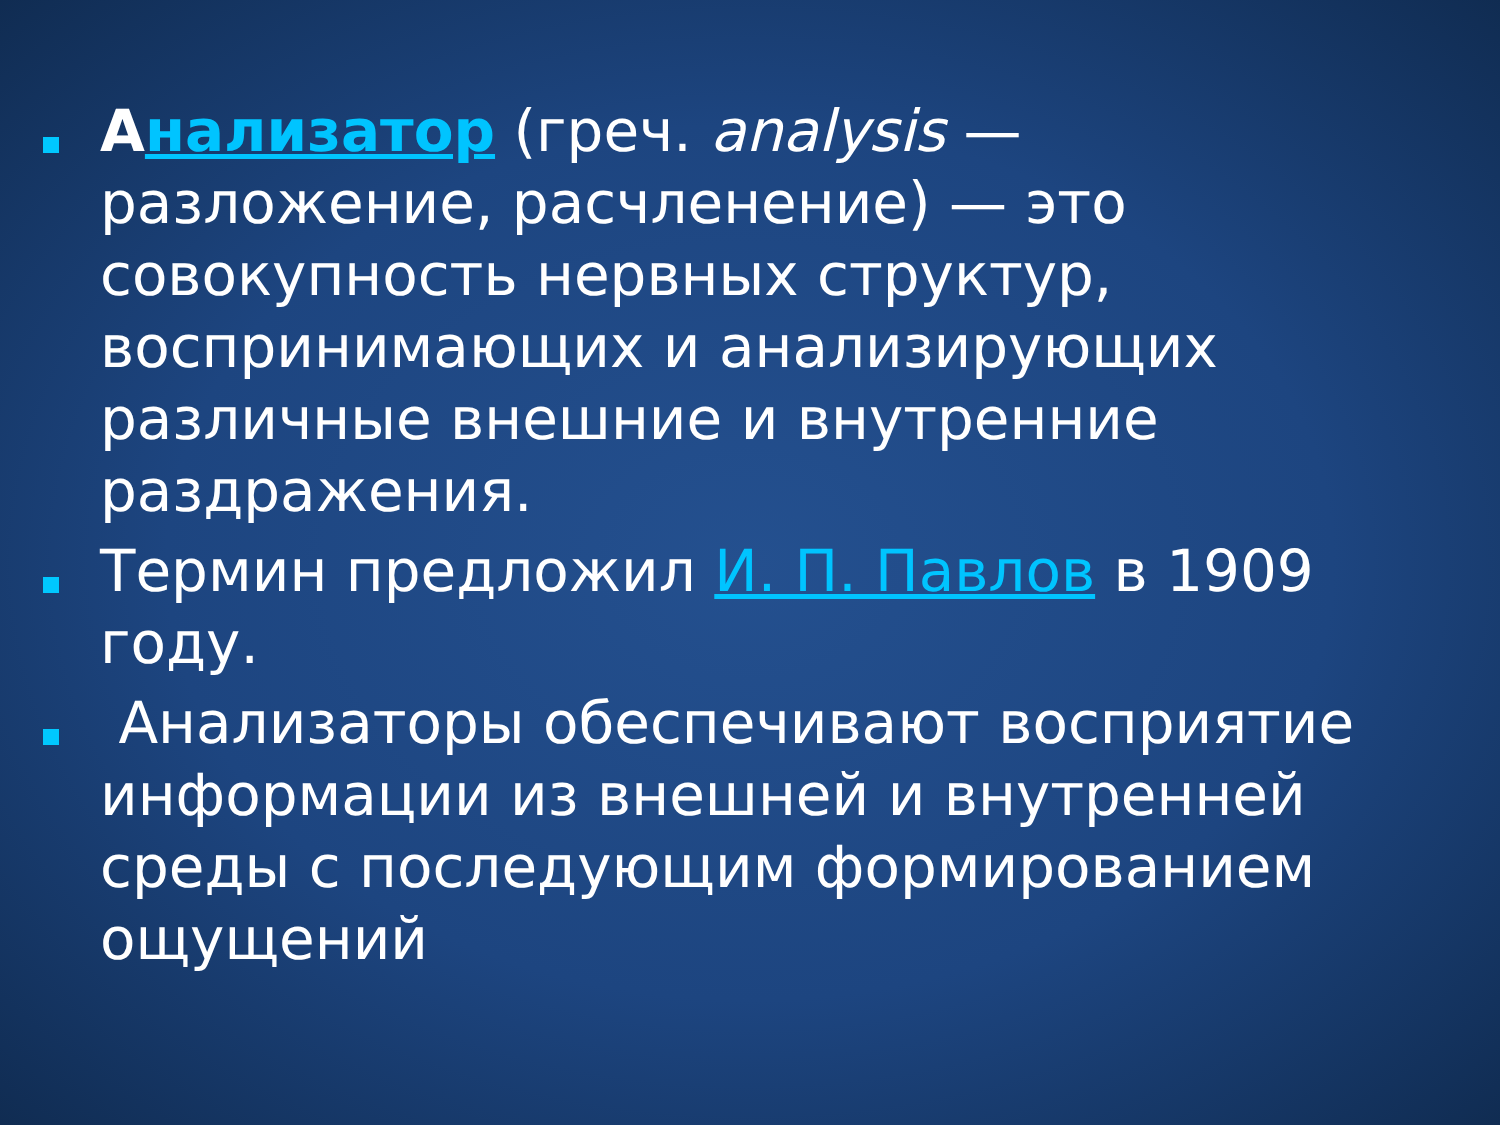Анализатор (греч. analysis — разложение, расчленение) — это совокупность нервных структур, воспринимающих и анализирующих различные внешние и внутренние раздражения.
Термин предложил И. П. Павлов в 1909 году.
Анализаторы обеспечивают восприятие информации из внешней и внутренней среды с последующим формированием ощущений